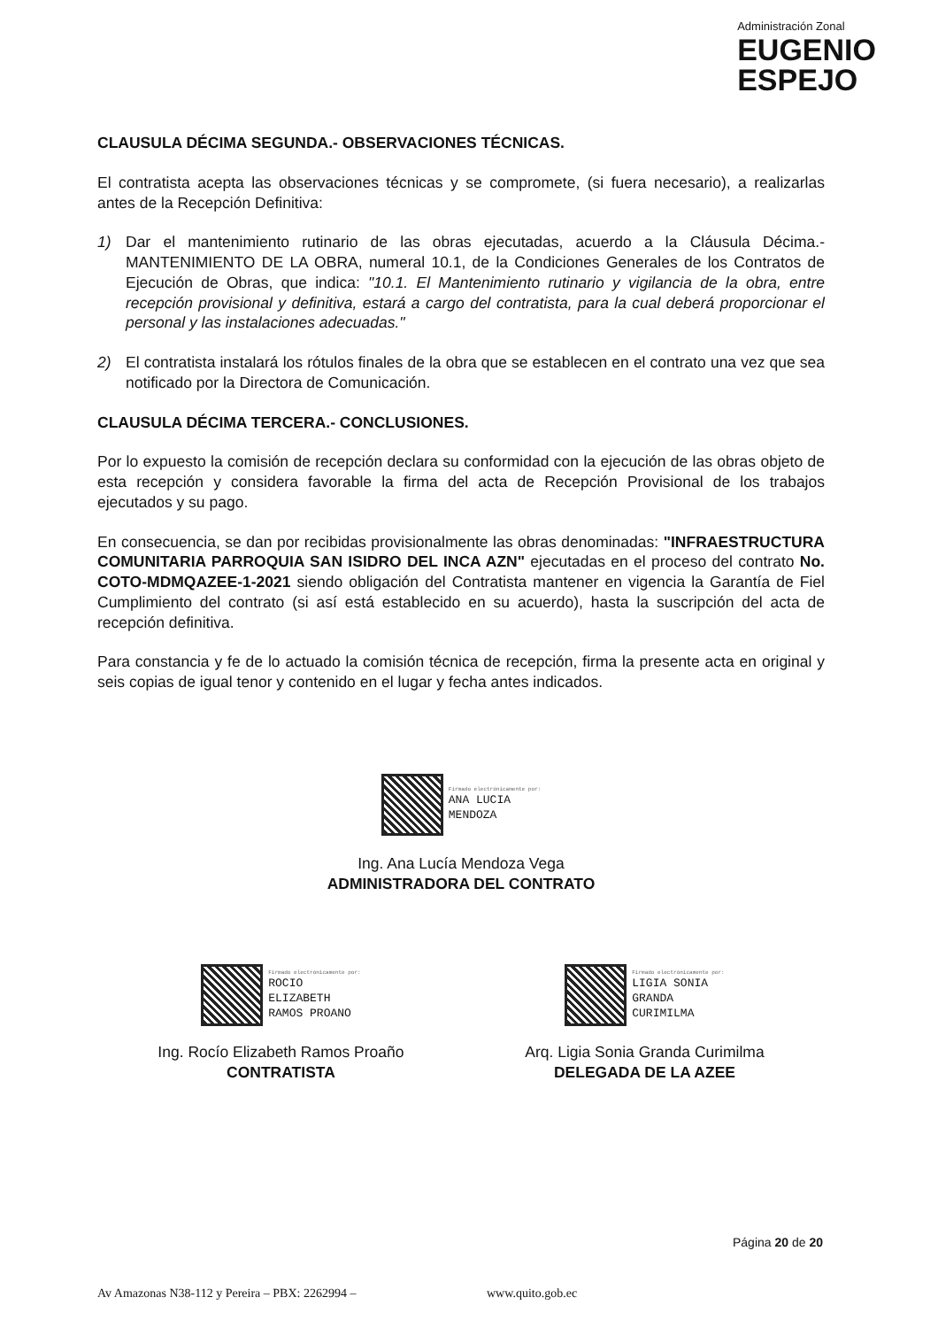Administración Zonal
EUGENIO
ESPEJO
CLAUSULA DÉCIMA SEGUNDA.- OBSERVACIONES TÉCNICAS.
El contratista acepta las observaciones técnicas y se compromete, (si fuera necesario), a realizarlas antes de la Recepción Definitiva:
1) Dar el mantenimiento rutinario de las obras ejecutadas, acuerdo a la Cláusula Décima.- MANTENIMIENTO DE LA OBRA, numeral 10.1, de la Condiciones Generales de los Contratos de Ejecución de Obras, que indica: "10.1. El Mantenimiento rutinario y vigilancia de la obra, entre recepción provisional y definitiva, estará a cargo del contratista, para la cual deberá proporcionar el personal y las instalaciones adecuadas."
2) El contratista instalará los rótulos finales de la obra que se establecen en el contrato una vez que sea notificado por la Directora de Comunicación.
CLAUSULA DÉCIMA TERCERA.- CONCLUSIONES.
Por lo expuesto la comisión de recepción declara su conformidad con la ejecución de las obras objeto de esta recepción y considera favorable la firma del acta de Recepción Provisional de los trabajos ejecutados y su pago.
En consecuencia, se dan por recibidas provisionalmente las obras denominadas: "INFRAESTRUCTURA COMUNITARIA PARROQUIA SAN ISIDRO DEL INCA AZN" ejecutadas en el proceso del contrato No. COTO-MDMQAZEE-1-2021 siendo obligación del Contratista mantener en vigencia la Garantía de Fiel Cumplimiento del contrato (si así está establecido en su acuerdo), hasta la suscripción del acta de recepción definitiva.
Para constancia y fe de lo actuado la comisión técnica de recepción, firma la presente acta en original y seis copias de igual tenor y contenido en el lugar y fecha antes indicados.
Firmado electrónicamente por:
ANA LUCIA
MENDOZA
Ing. Ana Lucía Mendoza Vega
ADMINISTRADORA DEL CONTRATO
Firmado electrónicamente por:
ROCIO
ELIZABETH
RAMOS PROANO
Ing. Rocío Elizabeth Ramos Proaño
CONTRATISTA
Firmado electrónicamente por:
LIGIA SONIA
GRANDA
CURIMILMA
Arq. Ligia Sonia Granda Curimilma
DELEGADA DE LA AZEE
Página 20 de 20
Av Amazonas N38-112 y Pereira – PBX: 2262994 – www.quito.gob.ec